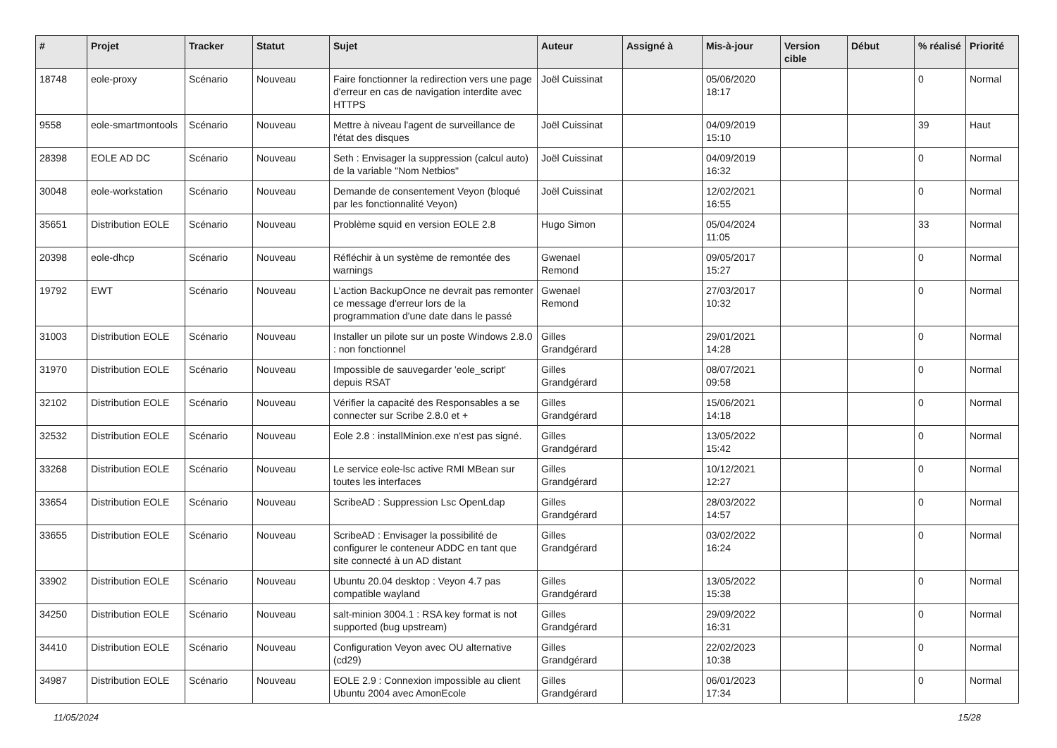| # | Projet | Tracker | Statut | Sujet | Auteur | Assigné à | Mis-à-jour | Version cible | Début | % réalisé | Priorité |
| --- | --- | --- | --- | --- | --- | --- | --- | --- | --- | --- | --- |
| 18748 | eole-proxy | Scénario | Nouveau | Faire fonctionner la redirection vers une page d'erreur en cas de navigation interdite avec HTTPS | Joël Cuissinat | | 05/06/2020 18:17 | | | 0 | Normal |
| 9558 | eole-smartmontools | Scénario | Nouveau | Mettre à niveau l'agent de surveillance de l'état des disques | Joël Cuissinat | | 04/09/2019 15:10 | | | 39 | Haut |
| 28398 | EOLE AD DC | Scénario | Nouveau | Seth : Envisager la suppression (calcul auto) de la variable "Nom Netbios" | Joël Cuissinat | | 04/09/2019 16:32 | | | 0 | Normal |
| 30048 | eole-workstation | Scénario | Nouveau | Demande de consentement Veyon (bloqué par les fonctionnalité Veyon) | Joël Cuissinat | | 12/02/2021 16:55 | | | 0 | Normal |
| 35651 | Distribution EOLE | Scénario | Nouveau | Problème squid en version EOLE 2.8 | Hugo Simon | | 05/04/2024 11:05 | | | 33 | Normal |
| 20398 | eole-dhcp | Scénario | Nouveau | Réfléchir à un système de remontée des warnings | Gwenael Remond | | 09/05/2017 15:27 | | | 0 | Normal |
| 19792 | EWT | Scénario | Nouveau | L'action BackupOnce ne devrait pas remonter ce message d'erreur lors de la programmation d'une date dans le passé | Gwenael Remond | | 27/03/2017 10:32 | | | 0 | Normal |
| 31003 | Distribution EOLE | Scénario | Nouveau | Installer un pilote sur un poste Windows 2.8.0 : non fonctionnel | Gilles Grandgérard | | 29/01/2021 14:28 | | | 0 | Normal |
| 31970 | Distribution EOLE | Scénario | Nouveau | Impossible de sauvegarder 'eole_script' depuis RSAT | Gilles Grandgérard | | 08/07/2021 09:58 | | | 0 | Normal |
| 32102 | Distribution EOLE | Scénario | Nouveau | Vérifier la capacité des Responsables a se connecter sur Scribe 2.8.0 et + | Gilles Grandgérard | | 15/06/2021 14:18 | | | 0 | Normal |
| 32532 | Distribution EOLE | Scénario | Nouveau | Eole 2.8 : installMinion.exe n'est pas signé. | Gilles Grandgérard | | 13/05/2022 15:42 | | | 0 | Normal |
| 33268 | Distribution EOLE | Scénario | Nouveau | Le service eole-lsc active RMI MBean sur toutes les interfaces | Gilles Grandgérard | | 10/12/2021 12:27 | | | 0 | Normal |
| 33654 | Distribution EOLE | Scénario | Nouveau | ScribeAD : Suppression Lsc OpenLdap | Gilles Grandgérard | | 28/03/2022 14:57 | | | 0 | Normal |
| 33655 | Distribution EOLE | Scénario | Nouveau | ScribeAD : Envisager la possibilité de configurer le conteneur ADDC en tant que site connecté à un AD distant | Gilles Grandgérard | | 03/02/2022 16:24 | | | 0 | Normal |
| 33902 | Distribution EOLE | Scénario | Nouveau | Ubuntu 20.04 desktop : Veyon 4.7 pas compatible wayland | Gilles Grandgérard | | 13/05/2022 15:38 | | | 0 | Normal |
| 34250 | Distribution EOLE | Scénario | Nouveau | salt-minion 3004.1 : RSA key format is not supported (bug upstream) | Gilles Grandgérard | | 29/09/2022 16:31 | | | 0 | Normal |
| 34410 | Distribution EOLE | Scénario | Nouveau | Configuration Veyon avec OU alternative (cd29) | Gilles Grandgérard | | 22/02/2023 10:38 | | | 0 | Normal |
| 34987 | Distribution EOLE | Scénario | Nouveau | EOLE 2.9 : Connexion impossible au client Ubuntu 2004 avec AmonEcole | Gilles Grandgérard | | 06/01/2023 17:34 | | | 0 | Normal |
11/05/2024 15/28